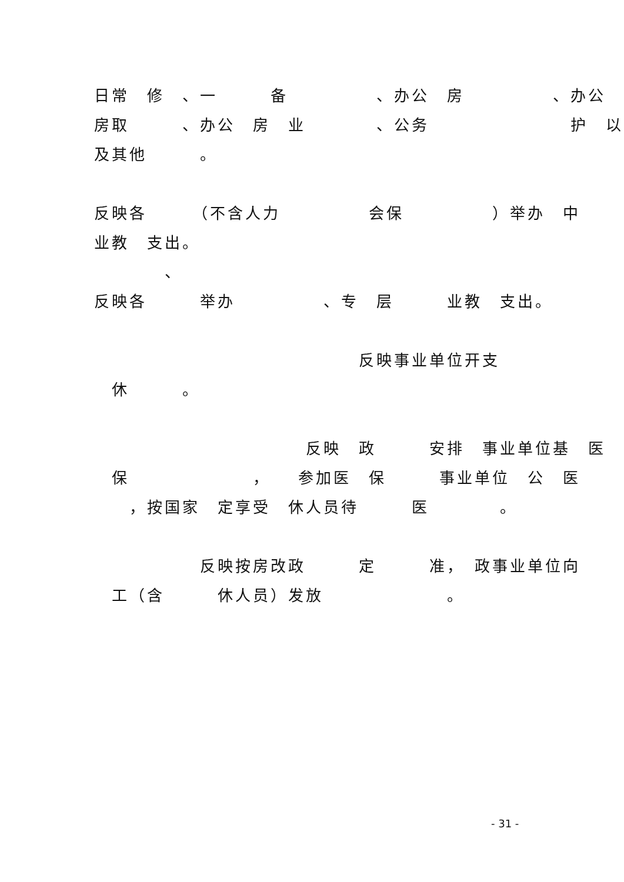日常　修　、一　　　备　　　　　、办公　房　　　　　、办公
房取　　　、办公　房　业　　　　、公务　　　　　　　　护　以
及其他　　　。
反映各　　　（不含人力　　　　　会保　　　　　）举办　中
业教　支出。
　　　　、
反映各　　　举办　　　　　、专　层　　　业教　支出。
　　　　　　　　　　　　　　　反映事业单位开支
　休　　　。
　　　　　　　　　　　　反映　政　　　安排　事业单位基　医
　保　　　　　　　，　　参加医　保　　　事业单位　公　医
　　，按国家　定享受　休人员待　　　医　　　　。
　　　　　　反映按房改政　　　定　　　准，　政事业单位向
　工（含　　　休人员）发放　　　　　　　。
- 31 -